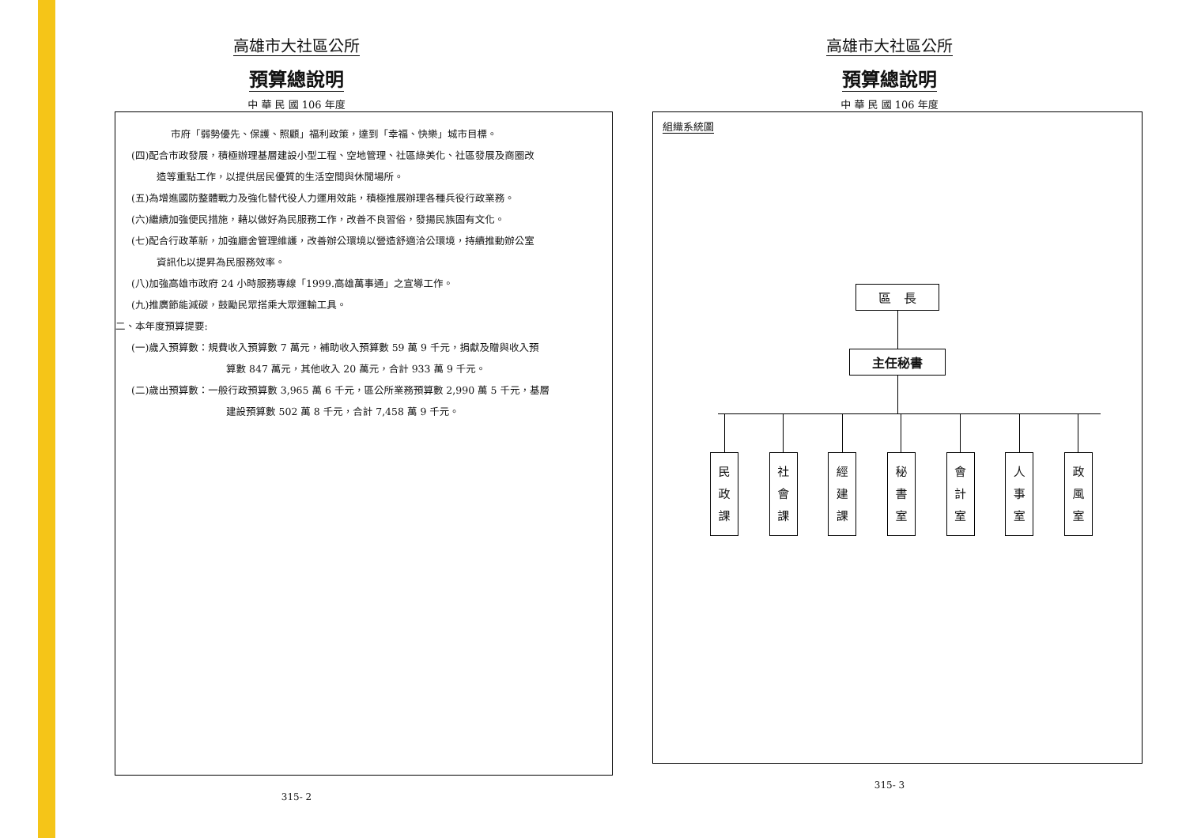高雄市大社區公所
預算總說明
中 華 民 國 106 年度
市府「弱勢優先、保護、照顧」福利政策，達到「幸福、快樂」城市目標。
(四)配合市政發展，積極辦理基層建設小型工程、空地管理、社區綠美化、社區發展及商圈改
造等重點工作，以提供居民優質的生活空間與休閒場所。
(五)為增進國防整體戰力及強化替代役人力運用效能，積極推展辦理各種兵役行政業務。
(六)繼續加強便民措施，藉以做好為民服務工作，改善不良習俗，發揚民族固有文化。
(七)配合行政革新，加強廳舍管理維護，改善辦公環境以營造舒適洽公環境，持續推動辦公室
資訊化以提昇為民服務效率。
(八)加強高雄市政府 24 小時服務專線「1999.高雄萬事通」之宣導工作。
(九)推廣節能減碳，鼓勵民眾搭乘大眾運輸工具。
二、本年度預算提要:
(一)歲入預算數：規費收入預算數 7 萬元，補助收入預算數 59 萬 9 千元，捐獻及贈與收入預
算數 847 萬元，其他收入 20 萬元，合計 933 萬 9 千元。
(二)歲出預算數：一般行政預算數 3,965 萬 6 千元，區公所業務預算數 2,990 萬 5 千元，基層
建設預算數 502 萬 8 千元，合計 7,458 萬 9 千元。
315- 2
高雄市大社區公所
預算總說明
中 華 民 國 106 年度
組織系統圖
區　長 主任秘書
民
政
課
社
會
課
經
建
課
秘
書
室
會
計
室
人
事
室
政
風
室
315- 3